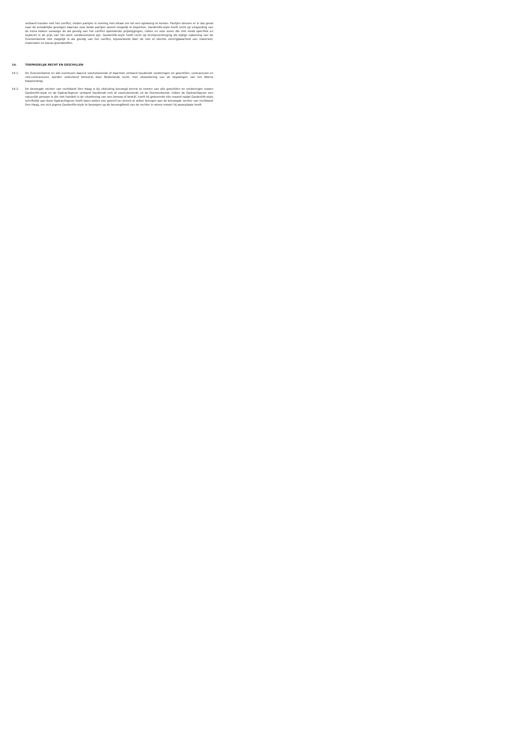verband houden met het conflict, treden partijen in overleg met elkaar om tot een oplossing te komen. Partijen streven er in dat geval naar de schadelijke gevolgen daarvan voor beide partijen zoveel mogelijk te beperken. Gardenlife-style heeft recht op vergoeding van de extra kosten vanwege de als gevolg van het conflict optredende prijsstijgingen, indien en voor zover die niet reeds specifiek en expliciet in de prijs van het werk verdisconteerd zijn. Gardenlife-style heeft recht op termijnverlenging als tijdige nakoming van de Overeenkomst niet mogelijk is als gevolg van het conflict, bijvoorbeeld door de niet of slechte verkrijgbaarheid van materieel, materialen en bouw-/grondstoffen.
14. TOEPASSELIJK RECHT EN GESCHILLEN
14.1. De Overeenkomst en alle eventueel daaruit voortvloeiende of daarmee verband houdende vorderingen en geschillen, contractueel en niet-contractueel, worden uitsluitend beheerst door Nederlands recht, met uitzondering van de bepalingen van het Weens Koopverdrag.
14.2. De bevoegde rechter van rechtbank Den Haag is bij uitsluiting bevoegd kennis te nemen van alle geschillen en vorderingen tussen Gardenlife-style en de Opdrachtgever verband houdende met of voortvloeiende uit de Overeenkomst. Indien de Opdrachtgever een natuurlijk persoon is die niet handelt in de uitoefening van een beroep of bedrijf, heeft hij gedurende één maand nadat Gardenlife-style schriftelijk aan deze Opdrachtgever heeft laten weten een geschil ter kennis te willen brengen aan de bevoegde rechter van rechtbank Den Haag, om zich jegens Gardenlife-style te beroepen op de bevoegdheid van de rechter in wiens ressort hij woonplaats heeft.